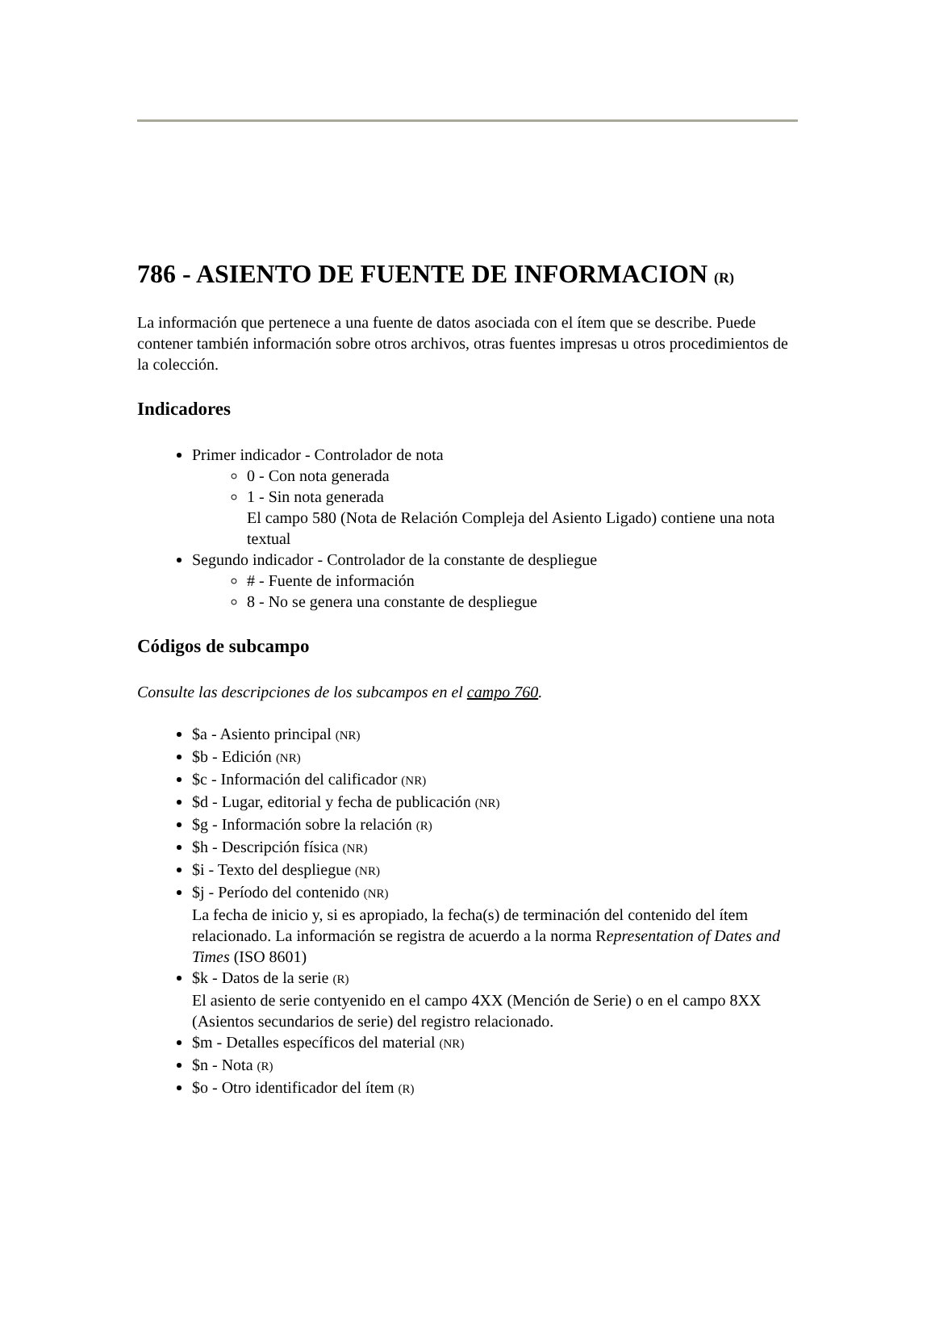786 - ASIENTO DE FUENTE DE INFORMACION (R)
La información que pertenece a una fuente de datos asociada con el ítem que se describe. Puede contener también información sobre otros archivos, otras fuentes impresas u otros procedimientos de la colección.
Indicadores
Primer indicador - Controlador de nota
0 - Con nota generada
1 - Sin nota generada
El campo 580 (Nota de Relación Compleja del Asiento Ligado) contiene una nota textual
Segundo indicador - Controlador de la constante de despliegue
# - Fuente de información
8 - No se genera una constante de despliegue
Códigos de subcampo
Consulte las descripciones de los subcampos en el campo 760.
$a - Asiento principal (NR)
$b - Edición (NR)
$c - Información del calificador (NR)
$d - Lugar, editorial y fecha de publicación (NR)
$g - Información sobre la relación (R)
$h - Descripción física (NR)
$i - Texto del despliegue (NR)
$j - Período del contenido (NR)
La fecha de inicio y, si es apropiado, la fecha(s) de terminación del contenido del ítem relacionado. La información se registra de acuerdo a la norma Representation of Dates and Times (ISO 8601)
$k - Datos de la serie (R)
El asiento de serie contyenido en el campo 4XX (Mención de Serie) o en el campo 8XX (Asientos secundarios de serie) del registro relacionado.
$m - Detalles específicos del material (NR)
$n - Nota (R)
$o - Otro identificador del ítem (R)